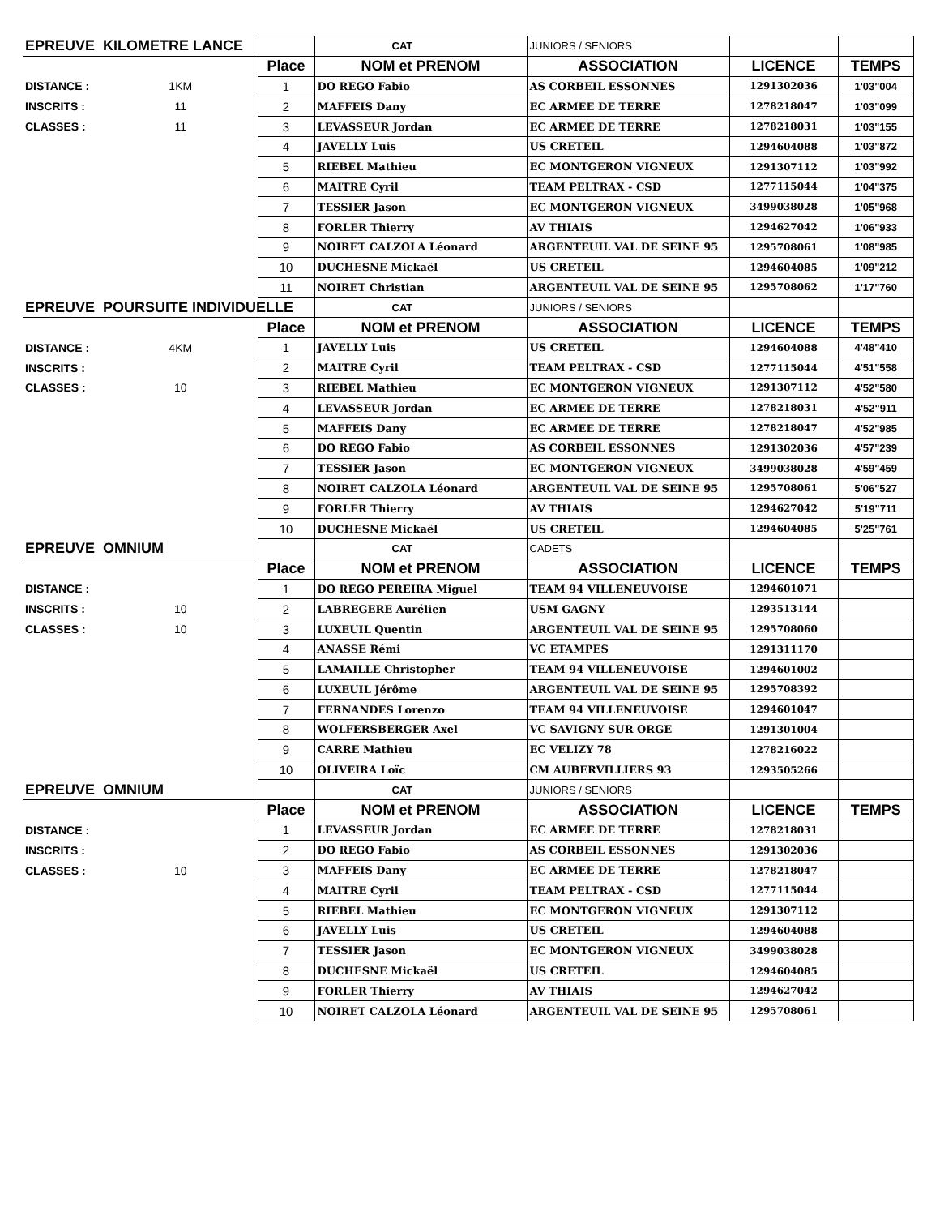| EPREUVE KILOMETRE LANCE | | | CAT | JUNIORS / SENIORS | | |
| | | Place | NOM et PRENOM | ASSOCIATION | LICENCE | TEMPS |
| DISTANCE : | 1KM | 1 | DO REGO Fabio | AS CORBEIL ESSONNES | 1291302036 | 1'03"004 |
| INSCRITS : | 11 | 2 | MAFFEIS Dany | EC ARMEE DE TERRE | 1278218047 | 1'03"099 |
| CLASSES : | 11 | 3 | LEVASSEUR Jordan | EC ARMEE DE TERRE | 1278218031 | 1'03"155 |
| | | 4 | JAVELLY Luis | US CRETEIL | 1294604088 | 1'03"872 |
| | | 5 | RIEBEL Mathieu | EC MONTGERON VIGNEUX | 1291307112 | 1'03"992 |
| | | 6 | MAITRE Cyril | TEAM PELTRAX - CSD | 1277115044 | 1'04"375 |
| | | 7 | TESSIER Jason | EC MONTGERON VIGNEUX | 3499038028 | 1'05"968 |
| | | 8 | FORLER Thierry | AV THIAIS | 1294627042 | 1'06"933 |
| | | 9 | NOIRET CALZOLA Léonard | ARGENTEUIL VAL DE SEINE 95 | 1295708061 | 1'08"985 |
| | | 10 | DUCHESNE Mickaël | US CRETEIL | 1294604085 | 1'09"212 |
| | | 11 | NOIRET Christian | ARGENTEUIL VAL DE SEINE 95 | 1295708062 | 1'17"760 |
| EPREUVE POURSUITE INDIVIDUELLE | | | CAT | JUNIORS / SENIORS | | |
| | | Place | NOM et PRENOM | ASSOCIATION | LICENCE | TEMPS |
| DISTANCE : | 4KM | 1 | JAVELLY Luis | US CRETEIL | 1294604088 | 4'48"410 |
| INSCRITS : | | 2 | MAITRE Cyril | TEAM PELTRAX - CSD | 1277115044 | 4'51"558 |
| CLASSES : | 10 | 3 | RIEBEL Mathieu | EC MONTGERON VIGNEUX | 1291307112 | 4'52"580 |
| | | 4 | LEVASSEUR Jordan | EC ARMEE DE TERRE | 1278218031 | 4'52"911 |
| | | 5 | MAFFEIS Dany | EC ARMEE DE TERRE | 1278218047 | 4'52"985 |
| | | 6 | DO REGO Fabio | AS CORBEIL ESSONNES | 1291302036 | 4'57"239 |
| | | 7 | TESSIER Jason | EC MONTGERON VIGNEUX | 3499038028 | 4'59"459 |
| | | 8 | NOIRET CALZOLA Léonard | ARGENTEUIL VAL DE SEINE 95 | 1295708061 | 5'06"527 |
| | | 9 | FORLER Thierry | AV THIAIS | 1294627042 | 5'19"711 |
| | | 10 | DUCHESNE Mickaël | US CRETEIL | 1294604085 | 5'25"761 |
| EPREUVE OMNIUM | | | CAT | CADETS | | |
| | | Place | NOM et PRENOM | ASSOCIATION | LICENCE | TEMPS |
| DISTANCE : | | 1 | DO REGO PEREIRA Miguel | TEAM 94 VILLENEUVOISE | 1294601071 | |
| INSCRITS : | 10 | 2 | LABREGERE Aurélien | USM GAGNY | 1293513144 | |
| CLASSES : | 10 | 3 | LUXEUIL Quentin | ARGENTEUIL VAL DE SEINE 95 | 1295708060 | |
| | | 4 | ANASSE Rémi | VC ETAMPES | 1291311170 | |
| | | 5 | LAMAILLE Christopher | TEAM 94 VILLENEUVOISE | 1294601002 | |
| | | 6 | LUXEUIL Jérôme | ARGENTEUIL VAL DE SEINE 95 | 1295708392 | |
| | | 7 | FERNANDES Lorenzo | TEAM 94 VILLENEUVOISE | 1294601047 | |
| | | 8 | WOLFERSBERGER Axel | VC SAVIGNY SUR ORGE | 1291301004 | |
| | | 9 | CARRE Mathieu | EC VELIZY 78 | 1278216022 | |
| | | 10 | OLIVEIRA Loïc | CM AUBERVILLIERS 93 | 1293505266 | |
| EPREUVE OMNIUM | | | CAT | JUNIORS / SENIORS | | |
| | | Place | NOM et PRENOM | ASSOCIATION | LICENCE | TEMPS |
| DISTANCE : | | 1 | LEVASSEUR Jordan | EC ARMEE DE TERRE | 1278218031 | |
| INSCRITS : | | 2 | DO REGO Fabio | AS CORBEIL ESSONNES | 1291302036 | |
| CLASSES : | 10 | 3 | MAFFEIS Dany | EC ARMEE DE TERRE | 1278218047 | |
| | | 4 | MAITRE Cyril | TEAM PELTRAX - CSD | 1277115044 | |
| | | 5 | RIEBEL Mathieu | EC MONTGERON VIGNEUX | 1291307112 | |
| | | 6 | JAVELLY Luis | US CRETEIL | 1294604088 | |
| | | 7 | TESSIER Jason | EC MONTGERON VIGNEUX | 3499038028 | |
| | | 8 | DUCHESNE Mickaël | US CRETEIL | 1294604085 | |
| | | 9 | FORLER Thierry | AV THIAIS | 1294627042 | |
| | | 10 | NOIRET CALZOLA Léonard | ARGENTEUIL VAL DE SEINE 95 | 1295708061 | |